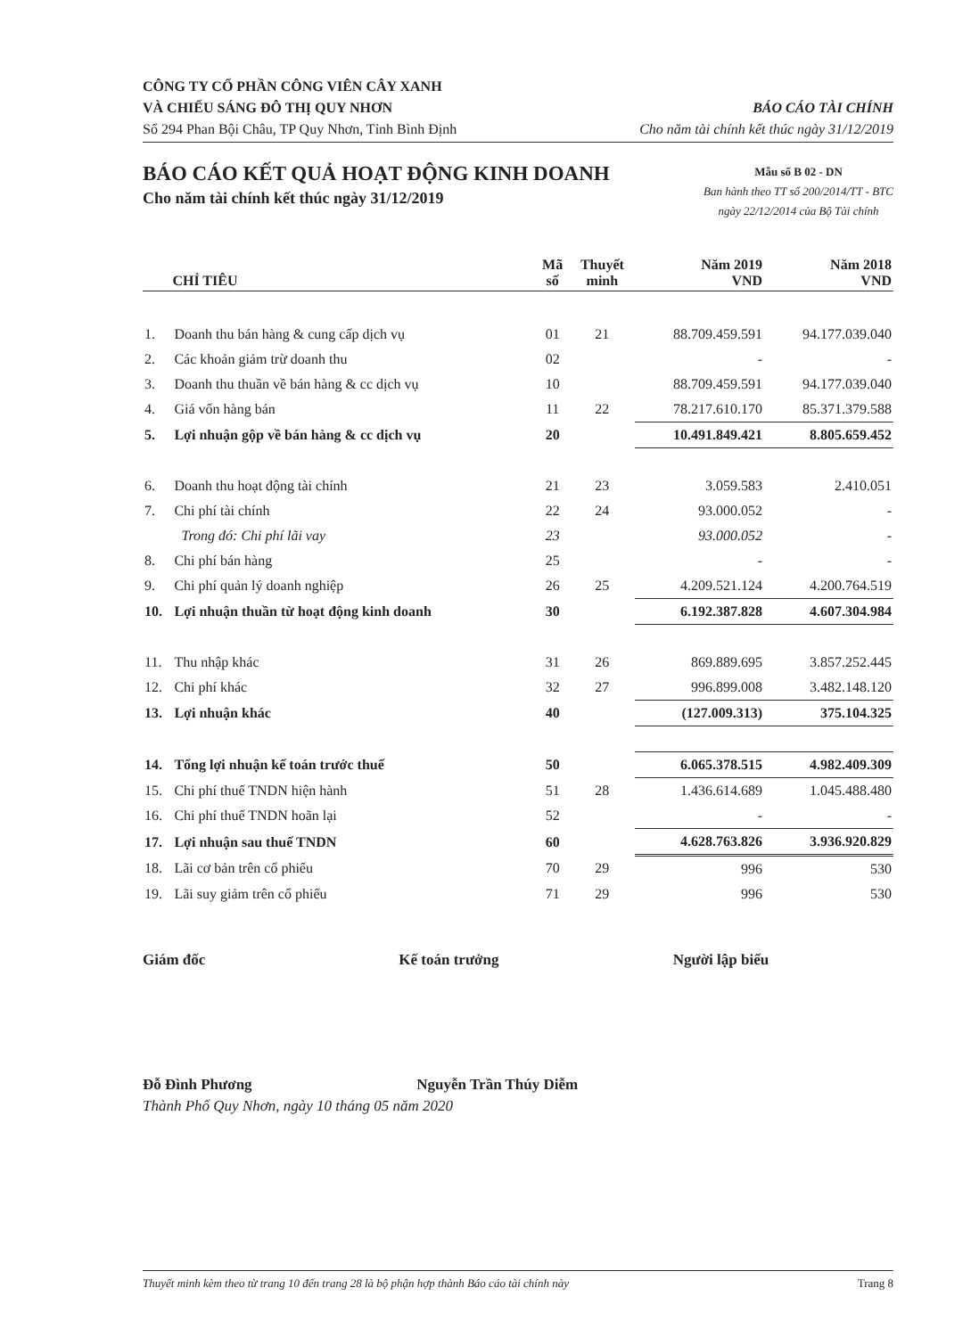CÔNG TY CỔ PHẦN CÔNG VIÊN CÂY XANH
VÀ CHIẾU SÁNG ĐÔ THỊ QUY NHƠN
Số 294 Phan Bội Châu, TP Quy Nhơn, Tỉnh Bình Định
BÁO CÁO TÀI CHÍNH
Cho năm tài chính kết thúc ngày 31/12/2019
BÁO CÁO KẾT QUẢ HOẠT ĐỘNG KINH DOANH
Cho năm tài chính kết thúc ngày 31/12/2019
Mẫu số B 02 - DN
Ban hành theo TT số 200/2014/TT - BTC
ngày 22/12/2014 của Bộ Tài chính
| | CHỈ TIÊU | Mã số | Thuyết minh | Năm 2019 VND | Năm 2018 VND |
| --- | --- | --- | --- | --- | --- |
| 1. | Doanh thu bán hàng & cung cấp dịch vụ | 01 | 21 | 88.709.459.591 | 94.177.039.040 |
| 2. | Các khoản giảm trừ doanh thu | 02 | | - | - |
| 3. | Doanh thu thuần về bán hàng & cc dịch vụ | 10 | | 88.709.459.591 | 94.177.039.040 |
| 4. | Giá vốn hàng bán | 11 | 22 | 78.217.610.170 | 85.371.379.588 |
| 5. | Lợi nhuận gộp về bán hàng & cc dịch vụ | 20 | | 10.491.849.421 | 8.805.659.452 |
| 6. | Doanh thu hoạt động tài chính | 21 | 23 | 3.059.583 | 2.410.051 |
| 7. | Chi phí tài chính | 22 | 24 | 93.000.052 | - |
| | Trong đó: Chi phí lãi vay | 23 | | 93.000.052 | - |
| 8. | Chi phí bán hàng | 25 | | - | - |
| 9. | Chi phí quản lý doanh nghiệp | 26 | 25 | 4.209.521.124 | 4.200.764.519 |
| 10. | Lợi nhuận thuần từ hoạt động kinh doanh | 30 | | 6.192.387.828 | 4.607.304.984 |
| 11. | Thu nhập khác | 31 | 26 | 869.889.695 | 3.857.252.445 |
| 12. | Chi phí khác | 32 | 27 | 996.899.008 | 3.482.148.120 |
| 13. | Lợi nhuận khác | 40 | | (127.009.313) | 375.104.325 |
| 14. | Tổng lợi nhuận kế toán trước thuế | 50 | | 6.065.378.515 | 4.982.409.309 |
| 15. | Chi phí thuế TNDN hiện hành | 51 | 28 | 1.436.614.689 | 1.045.488.480 |
| 16. | Chi phí thuế TNDN hoãn lại | 52 | | - | - |
| 17. | Lợi nhuận sau thuế TNDN | 60 | | 4.628.763.826 | 3.936.920.829 |
| 18. | Lãi cơ bản trên cổ phiếu | 70 | 29 | 996 | 530 |
| 19. | Lãi suy giảm trên cổ phiếu | 71 | 29 | 996 | 530 |
Giám đốc Kế toán trưởng Người lập biểu
Đỗ Đình Phương Nguyễn Trần Thúy Diễm
Thành Phố Quy Nhơn, ngày 10 tháng 05 năm 2020
Thuyết minh kèm theo từ trang 10 đến trang 28 là bộ phận hợp thành Báo cáo tài chính này Trang 8